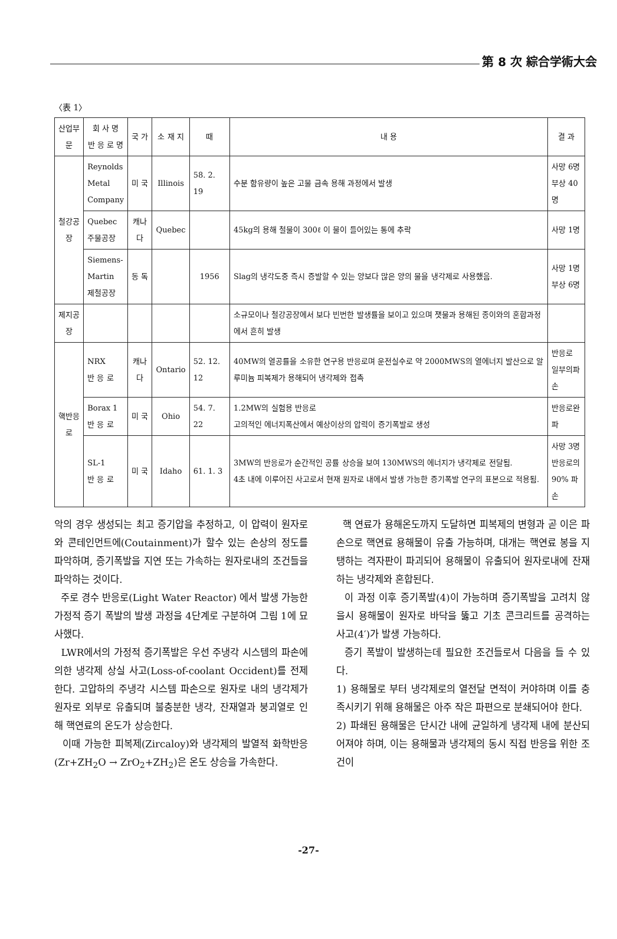第 8 次 綜合学術大会
〈表 1〉
| 산업부문 | 회 사 명 반 응 로 명 | 국 가 | 소 재 지 | 때 | 내 용 | 결 과 |
| --- | --- | --- | --- | --- | --- | --- |
| 철강공장 | Reynolds Metal Company | 미 국 | Illinois | 58. 2. 19 | 수분 함유량이 높은 고물 금속 용해 과정에서 발생 | 사망 6명 부상 40명 |
| | Quebec 주물공장 | 캐나다 | Quebec | | 45kg의 용해 철물이 300ℓ 이 물이 들어있는 통에 추락 | 사망 1명 |
| | Siemens- Martin 제철공장 | 동 독 | | 1956 | Slag의 냉각도중 즉시 증발할 수 있는 양보다 많은 양의 물을 냉각제로 사용했음. | 사망 1명 부상 6명 |
| 제지공장 | | | | | 소규모이나 철강공장에서 보다 빈번한 발생률을 보이고 있으며 잿물과 용해된 종이와의 혼합과정에서 흔히 발생 | |
| 핵반응로 | NRX 반 응 로 | 캐나다 | Ontario | 52. 12. 12 | 40MW의 열공률을 소유한 연구용 반응로며 운전실수로 약 2000MWS의 열에너지 발산으로 알루미늄 피복제가 용해되어 냉각제와 접촉 | 반응로 일부의파손 |
| | Borax 1 반 응 로 | 미 국 | Ohio | 54. 7. 22 | 1.2MW의 실험용 반응로 고의적인 에너지폭산에서 예상이상의 압력이 증기폭발로 생성 | 반응로완파 |
| | SL-1 반 응 로 | 미 국 | Idaho | 61. 1. 3 | 3MW의 반응로가 순간적인 공률 상승을 보여 130MWS의 에너지가 냉각제로 전달됨. 4초 내에 이루어진 사고로서 현재 원자로 내에서 발생 가능한 증기폭발 연구의 표본으로 적용됨. | 사망 3명 반응로의 90% 파손 |
악의 경우 생성되는 최고 증기압을 추정하고, 이 압력이 원자로와 콘테인먼트에(Coutainment)가 할수 있는 손상의 정도를 파악하며, 증기폭발을 지연 또는 가속하는 원자로내의 조건들을 파악하는 것이다.
주로 경수 반응로(Light Water Reactor) 에서 발생 가능한 가정적 증기 폭발의 발생 과정을 4단계로 구분하여 그림 1에 묘사했다.
LWR에서의 가정적 증기폭발은 우선 주냉각 시스템의 파손에 의한 냉각제 상실 사고(Loss-of-coolant Occident)를 전제한다. 고압하의 주냉각 시스템 파손으로 원자로 내의 냉각제가 원자로 외부로 유출되며 불충분한 냉각, 잔재열과 붕괴열로 인해 핵연료의 온도가 상승한다.
이때 가능한 피복제(Zircaloy)와 냉각제의 발열적 화학반응(Zr+ZH<sub>2</sub>O → ZrO<sub>2</sub>+ZH<sub>2</sub>)은 온도 상승을 가속한다.
핵 연료가 용해온도까지 도달하면 피복제의 변형과 곧 이은 파손으로 핵연료 용해물이 유출 가능하며, 대개는 핵연료 봉을 지탱하는 격자판이 파괴되어 용해물이 유출되어 원자로내에 잔재하는 냉각제와 혼합된다.
이 과정 이후 증기폭발(4)이 가능하며 증기폭발을 고려치 않을시 용해물이 원자로 바닥을 뚫고 기초 콘크리트를 공격하는 사고(4′)가 발생 가능하다.
증기 폭발이 발생하는데 필요한 조건들로서 다음을 들 수 있다.
1) 용해물로 부터 냉각제로의 열전달 면적이 커야하며 이를 충족시키기 위해 용해물은 아주 작은 파편으로 분쇄되어야 한다.
2) 파쇄된 용해물은 단시간 내에 균일하게 냉각제 내에 분산되어져야 하며, 이는 용해물과 냉각제의 동시 직접 반응을 위한 조건이
-27-